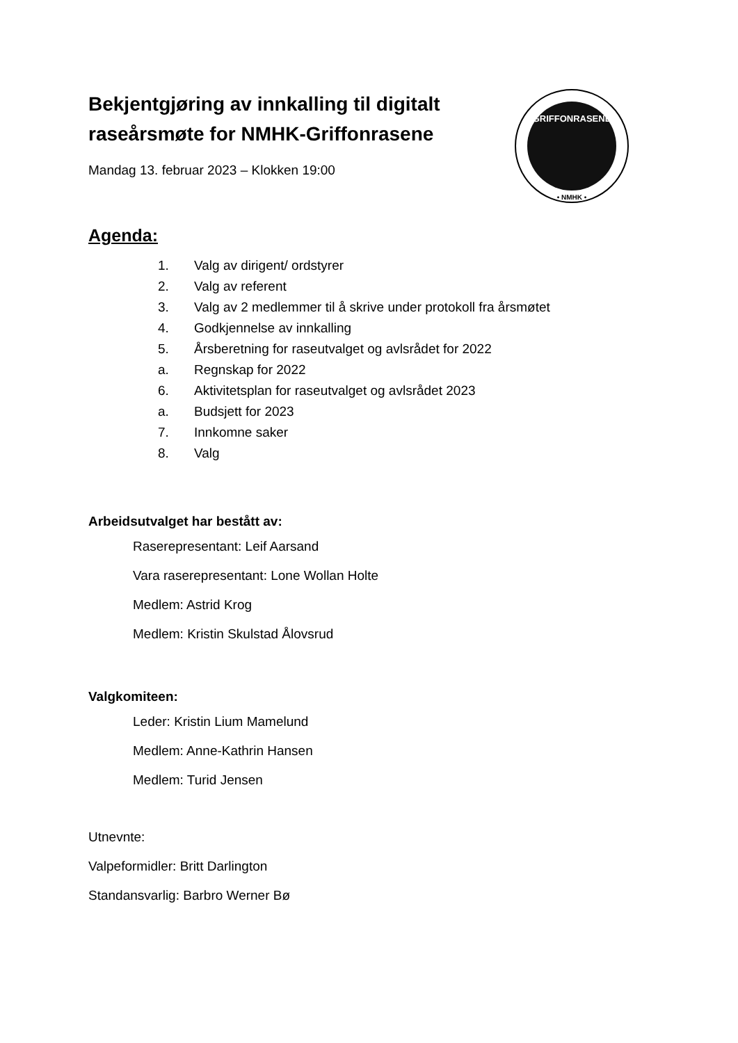Bekjentgjøring av innkalling til digitalt raseårsmøte for NMHK-Griffonrasene
Mandag 13. februar 2023 – Klokken 19:00
GRIFFONRASENE
• NMHK •
Agenda:
1. Valg av dirigent/ ordstyrer
2. Valg av referent
3. Valg av 2 medlemmer til å skrive under protokoll fra årsmøtet
4. Godkjennelse av innkalling
5. Årsberetning for raseutvalget og avlsrådet for 2022
a. Regnskap for 2022
6. Aktivitetsplan for raseutvalget og avlsrådet 2023
a. Budsjett for 2023
7. Innkomne saker
8. Valg
Arbeidsutvalget har bestått av:
Raserepresentant: Leif Aarsand
Vara raserepresentant: Lone Wollan Holte
Medlem: Astrid Krog
Medlem: Kristin Skulstad Ålovsrud
Valgkomiteen:
Leder: Kristin Lium Mamelund
Medlem: Anne-Kathrin Hansen
Medlem: Turid Jensen
Utnevnte:
Valpeformidler: Britt Darlington
Standansvarlig: Barbro Werner Bø